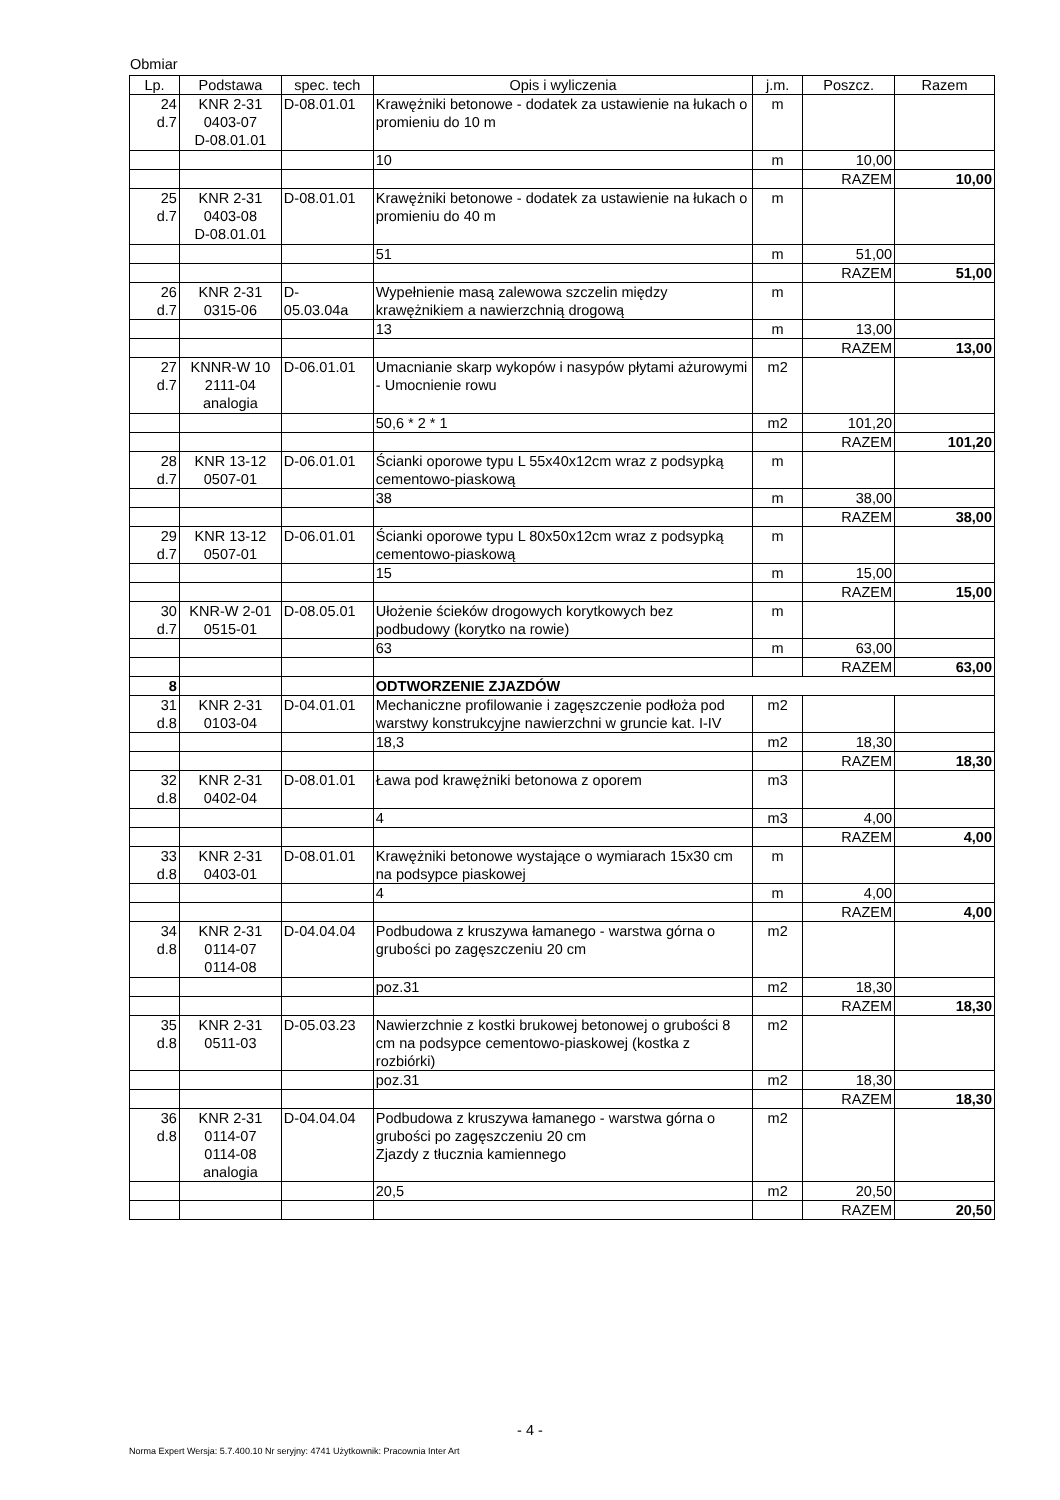Obmiar
| Lp. | Podstawa | spec. tech | Opis i wyliczenia | j.m. | Poszcz. | Razem |
| --- | --- | --- | --- | --- | --- | --- |
| 24 d.7 | KNR 2-31 0403-07 D-08.01.01 | D-08.01.01 | Krawężniki betonowe - dodatek za ustawienie na łukach o promieniu do 10 m | m | | |
| | | | 10 | m | 10,00 | |
| | | | | | RAZEM | 10,00 |
| 25 d.7 | KNR 2-31 0403-08 D-08.01.01 | D-08.01.01 | Krawężniki betonowe - dodatek za ustawienie na łukach o promieniu do 40 m | m | | |
| | | | 51 | m | 51,00 | |
| | | | | | RAZEM | 51,00 |
| 26 d.7 | KNR 2-31 0315-06 | D- 05.03.04a | Wypełnienie masą zalewowa szczelin między krawężnikiem a nawierzchnią drogową | m | | |
| | | | 13 | m | 13,00 | |
| | | | | | RAZEM | 13,00 |
| 27 d.7 | KNNR-W 10 2111-04 analogia | D-06.01.01 | Umacnianie skarp wykopów i nasypów płytami ażurowymi - Umocnienie rowu | m2 | | |
| | | | 50,6 * 2 * 1 | m2 | 101,20 | |
| | | | | | RAZEM | 101,20 |
| 28 d.7 | KNR 13-12 0507-01 | D-06.01.01 | Ścianki oporowe typu L 55x40x12cm wraz z podsypką cementowo-piaskową | m | | |
| | | | 38 | m | 38,00 | |
| | | | | | RAZEM | 38,00 |
| 29 d.7 | KNR 13-12 0507-01 | D-06.01.01 | Ścianki oporowe typu L 80x50x12cm wraz z podsypką cementowo-piaskową | m | | |
| | | | 15 | m | 15,00 | |
| | | | | | RAZEM | 15,00 |
| 30 d.7 | KNR-W 2-01 0515-01 | D-08.05.01 | Ułożenie ścieków drogowych korytkowych bez podbudowy (korytko na rowie) | m | | |
| | | | 63 | m | 63,00 | |
| | | | | | RAZEM | 63,00 |
| 8 | | | ODTWORZENIE ZJAZDÓW | | | |
| 31 d.8 | KNR 2-31 0103-04 | D-04.01.01 | Mechaniczne profilowanie i zagęszczenie podłoża pod warstwy konstrukcyjne nawierzchni w gruncie kat. I-IV | m2 | | |
| | | | 18,3 | m2 | 18,30 | |
| | | | | | RAZEM | 18,30 |
| 32 d.8 | KNR 2-31 0402-04 | D-08.01.01 | Ława pod krawężniki betonowa z oporem | m3 | | |
| | | | 4 | m3 | 4,00 | |
| | | | | | RAZEM | 4,00 |
| 33 d.8 | KNR 2-31 0403-01 | D-08.01.01 | Krawężniki betonowe wystające o wymiarach 15x30 cm na podsypce piaskowej | m | | |
| | | | 4 | m | 4,00 | |
| | | | | | RAZEM | 4,00 |
| 34 d.8 | KNR 2-31 0114-07 0114-08 | D-04.04.04 | Podbudowa z kruszywa łamanego - warstwa górna o grubości po zagęszczeniu 20 cm | m2 | | |
| | | | poz.31 | m2 | 18,30 | |
| | | | | | RAZEM | 18,30 |
| 35 d.8 | KNR 2-31 0511-03 | D-05.03.23 | Nawierzchnie z kostki brukowej betonowej o grubości 8 cm na podsypce cementowo-piaskowej (kostka z rozbiórki) | m2 | | |
| | | | poz.31 | m2 | 18,30 | |
| | | | | | RAZEM | 18,30 |
| 36 d.8 | KNR 2-31 0114-07 0114-08 analogia | D-04.04.04 | Podbudowa z kruszywa łamanego - warstwa górna o grubości po zagęszczeniu 20 cm Zjazdy z tłucznia kamiennego | m2 | | |
| | | | 20,5 | m2 | 20,50 | |
| | | | | | RAZEM | 20,50 |
- 4 -
Norma Expert Wersja: 5.7.400.10 Nr seryjny: 4741 Użytkownik: Pracownia Inter Art